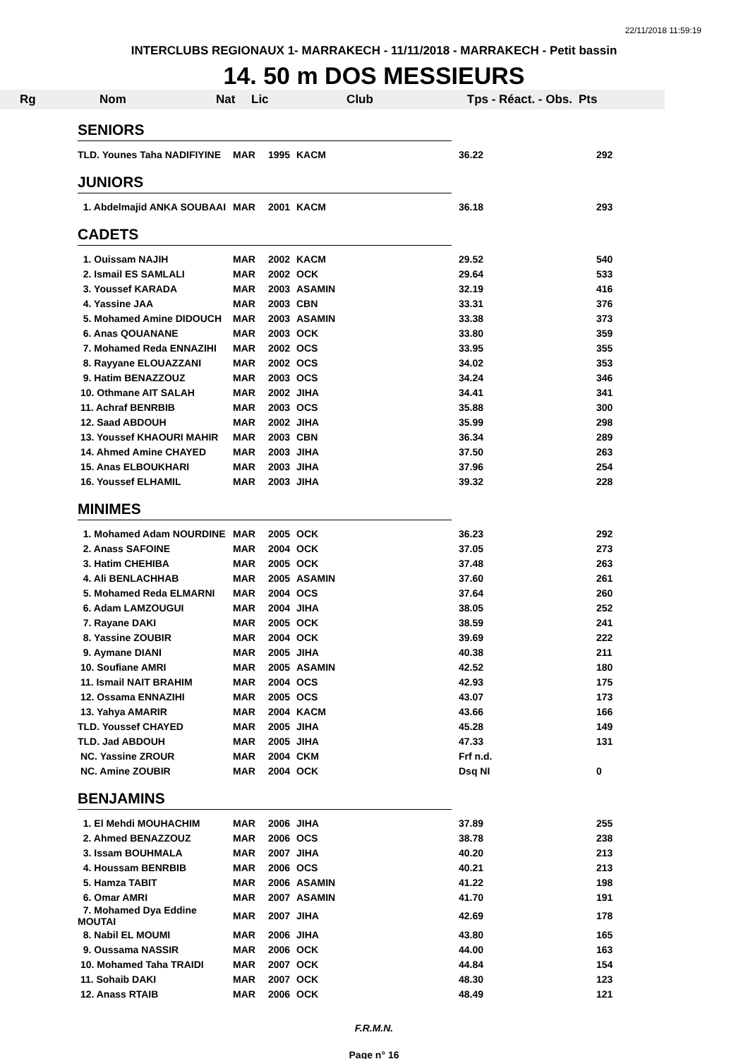22/11/2018 11:59:19
INTERCLUBS REGIONAUX 1- MARRAKECH - 11/11/2018 - MARRAKECH - Petit bassin
14. 50 m DOS MESSIEURS
| Rg | Nom | Nat | Lic | Club | Tps - Réact. - Obs. | Pts |
| --- | --- | --- | --- | --- | --- | --- |
| SENIORS | | | | | |
| TLD. Younes Taha NADIFIYINE | MAR | 1995 | KACM | 36.22 | 292 |
| JUNIORS | | | | | |
| 1. Abdelmajid ANKA SOUBAAI | MAR | 2001 | KACM | 36.18 | 293 |
| CADETS | | | | | |
| 1. Ouissam NAJIH | MAR | 2002 | KACM | 29.52 | 540 |
| 2. Ismail ES SAMLALI | MAR | 2002 | OCK | 29.64 | 533 |
| 3. Youssef KARADA | MAR | 2003 | ASAMIN | 32.19 | 416 |
| 4. Yassine JAA | MAR | 2003 | CBN | 33.31 | 376 |
| 5. Mohamed Amine DIDOUCH | MAR | 2003 | ASAMIN | 33.38 | 373 |
| 6. Anas QOUANANE | MAR | 2003 | OCK | 33.80 | 359 |
| 7. Mohamed Reda ENNAZIHI | MAR | 2002 | OCS | 33.95 | 355 |
| 8. Rayyane ELOUAZZANI | MAR | 2002 | OCS | 34.02 | 353 |
| 9. Hatim BENAZZOUZ | MAR | 2003 | OCS | 34.24 | 346 |
| 10. Othmane AIT SALAH | MAR | 2002 | JIHA | 34.41 | 341 |
| 11. Achraf BENRBIB | MAR | 2003 | OCS | 35.88 | 300 |
| 12. Saad ABDOUH | MAR | 2002 | JIHA | 35.99 | 298 |
| 13. Youssef KHAOURI MAHIR | MAR | 2003 | CBN | 36.34 | 289 |
| 14. Ahmed Amine CHAYED | MAR | 2003 | JIHA | 37.50 | 263 |
| 15. Anas ELBOUKHARI | MAR | 2003 | JIHA | 37.96 | 254 |
| 16. Youssef ELHAMIL | MAR | 2003 | JIHA | 39.32 | 228 |
| MINIMES | | | | | |
| 1. Mohamed Adam NOURDINE | MAR | 2005 | OCK | 36.23 | 292 |
| 2. Anass SAFOINE | MAR | 2004 | OCK | 37.05 | 273 |
| 3. Hatim CHEHIBA | MAR | 2005 | OCK | 37.48 | 263 |
| 4. Ali BENLACHHAB | MAR | 2005 | ASAMIN | 37.60 | 261 |
| 5. Mohamed Reda ELMARNI | MAR | 2004 | OCS | 37.64 | 260 |
| 6. Adam LAMZOUGUI | MAR | 2004 | JIHA | 38.05 | 252 |
| 7. Rayane DAKI | MAR | 2005 | OCK | 38.59 | 241 |
| 8. Yassine ZOUBIR | MAR | 2004 | OCK | 39.69 | 222 |
| 9. Aymane DIANI | MAR | 2005 | JIHA | 40.38 | 211 |
| 10. Soufiane AMRI | MAR | 2005 | ASAMIN | 42.52 | 180 |
| 11. Ismail NAIT BRAHIM | MAR | 2004 | OCS | 42.93 | 175 |
| 12. Ossama ENNAZIHI | MAR | 2005 | OCS | 43.07 | 173 |
| 13. Yahya AMARIR | MAR | 2004 | KACM | 43.66 | 166 |
| TLD. Youssef CHAYED | MAR | 2005 | JIHA | 45.28 | 149 |
| TLD. Jad ABDOUH | MAR | 2005 | JIHA | 47.33 | 131 |
| NC. Yassine ZROUR | MAR | 2004 | CKM | Frf n.d. | |
| NC. Amine ZOUBIR | MAR | 2004 | OCK | Dsq NI | 0 |
| BENJAMINS | | | | | |
| 1. El Mehdi MOUHACHIM | MAR | 2006 | JIHA | 37.89 | 255 |
| 2. Ahmed BENAZZOUZ | MAR | 2006 | OCS | 38.78 | 238 |
| 3. Issam BOUHMALA | MAR | 2007 | JIHA | 40.20 | 213 |
| 4. Houssam BENRBIB | MAR | 2006 | OCS | 40.21 | 213 |
| 5. Hamza TABIT | MAR | 2006 | ASAMIN | 41.22 | 198 |
| 6. Omar AMRI | MAR | 2007 | ASAMIN | 41.70 | 191 |
| 7. Mohamed Dya Eddine MOUTAI | MAR | 2007 | JIHA | 42.69 | 178 |
| 8. Nabil EL MOUMI | MAR | 2006 | JIHA | 43.80 | 165 |
| 9. Oussama NASSIR | MAR | 2006 | OCK | 44.00 | 163 |
| 10. Mohamed Taha TRAIDI | MAR | 2007 | OCK | 44.84 | 154 |
| 11. Sohaib DAKI | MAR | 2007 | OCK | 48.30 | 123 |
| 12. Anass RTAIB | MAR | 2006 | OCK | 48.49 | 121 |
F.R.M.N.
Page n° 16